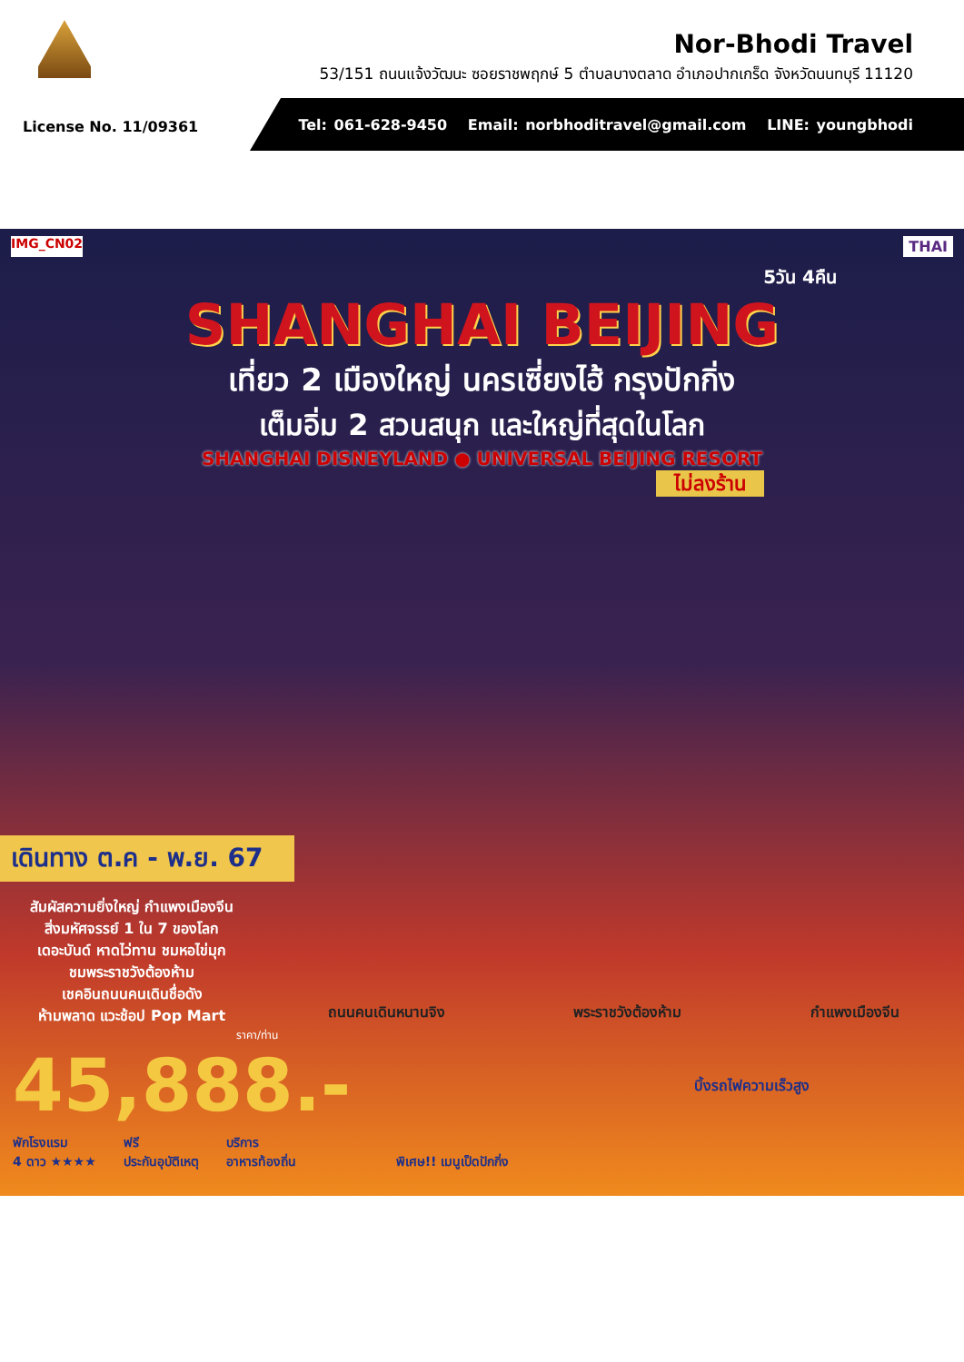Nor-Bhodi Travel
53/151 ถนนแจ้งวัฒนะ ซอยราชพฤกษ์ 5 ตำบลบางตลาด อำเภอปากเกร็ด จังหวัดนนทบุรี 11120
License No. 11/09361
Tel: 061-628-9450 Email: norbhoditravel@gmail.com LINE: youngbhodi
IMG_CN02 THAI
5วัน 4คืน
SHANGHAI BEIJING
เที่ยว 2 เมืองใหญ่ นครเซี่ยงไฮ้ กรุงปักกิ่ง
เต็มอิ่ม 2 สวนสนุก และใหญ่ที่สุดในโลก
SHANGHAI DISNEYLAND ● UNIVERSAL BEIJING RESORT
ไม่ลงร้าน
เดินทาง ต.ค - พ.ย. 67
สัมผัสความยิ่งใหญ่ กำแพงเมืองจีน
สิ่งมหัศจรรย์ 1 ใน 7 ของโลก
เดอะบันด์ หาดไว่ทาน ชมหอไข่มุก
ชมพระราชวังต้องห้าม
เชคอินถนนคนเดินชื่อดัง
ห้ามพลาด แวะช้อป Pop Mart
ถนนคนเดินหนานจิง พระราชวังต้องห้าม กำแพงเมืองจีน
ราคา/ท่าน
45,888.-
บิ้งรถไฟความเร็วสูง
พักโรงแรม
4 ดาว ★★★★ ฟรี
ประกันอุบัติเหตุ บริการ
อาหารท้องถิ่น พิเศษ!! เมนูเป็ดปักกิ่ง